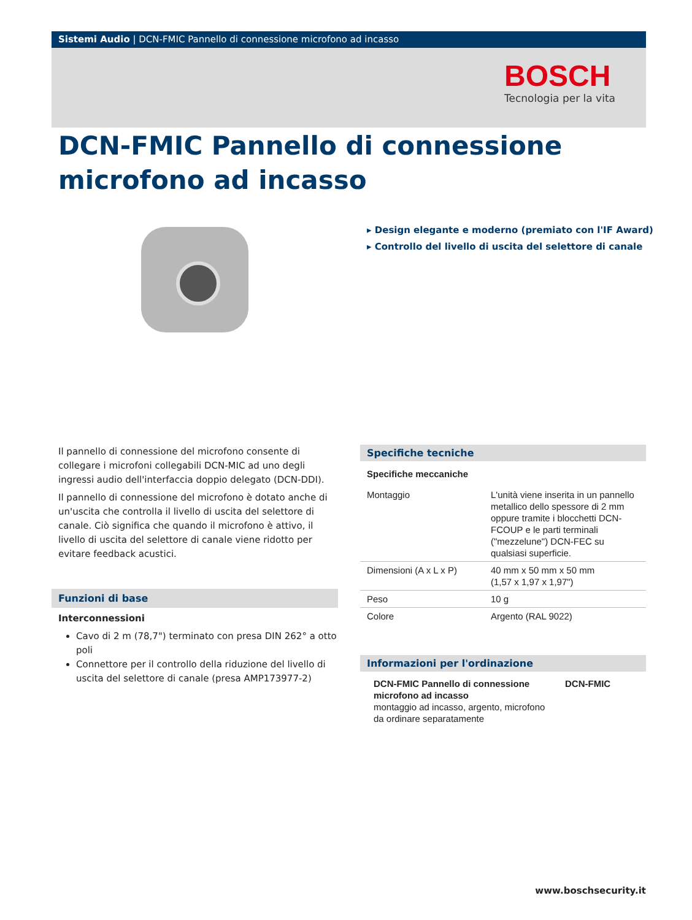Sistemi Audio | DCN-FMIC Pannello di connessione microfono ad incasso
BOSCH
Tecnologia per la vita
DCN-FMIC Pannello di connessione microfono ad incasso
▸ Design elegante e moderno (premiato con l'IF Award)
▸ Controllo del livello di uscita del selettore di canale
Il pannello di connessione del microfono consente di collegare i microfoni collegabili DCN-MIC ad uno degli ingressi audio dell'interfaccia doppio delegato (DCN-DDI).
Il pannello di connessione del microfono è dotato anche di un'uscita che controlla il livello di uscita del selettore di canale. Ciò significa che quando il microfono è attivo, il livello di uscita del selettore di canale viene ridotto per evitare feedback acustici.
Funzioni di base
Interconnessioni
Cavo di 2 m (78,7") terminato con presa DIN 262° a otto poli
Connettore per il controllo della riduzione del livello di uscita del selettore di canale (presa AMP173977-2)
Specifiche tecniche
Specifiche meccaniche
| Montaggio | L'unità viene inserita in un pannello metallico dello spessore di 2 mm oppure tramite i blocchetti DCN-FCOUP e le parti terminali ("mezzelune") DCN-FEC su qualsiasi superficie. |
| Dimensioni (A x L x P) | 40 mm x 50 mm x 50 mm (1,57 x 1,97 x 1,97") |
| Peso | 10 g |
| Colore | Argento (RAL 9022) |
Informazioni per l'ordinazione
| DCN-FMIC Pannello di connessione microfono ad incasso montaggio ad incasso, argento, microfono da ordinare separatamente | DCN-FMIC |
www.boschsecurity.it